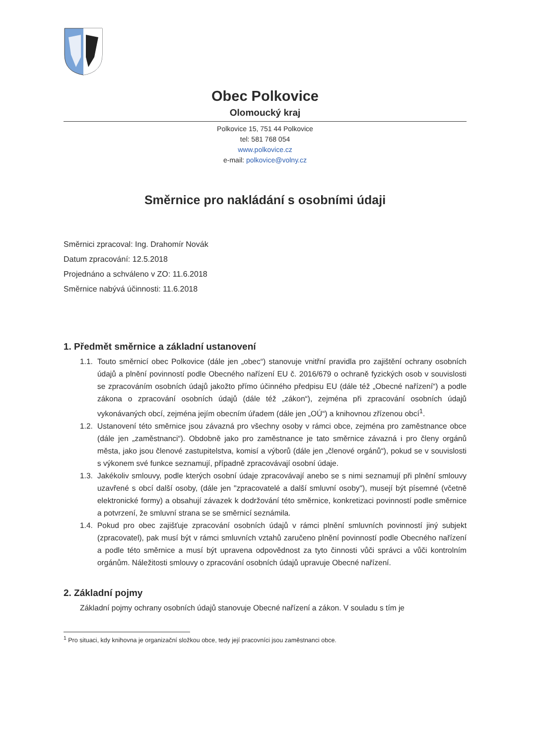Obec Polkovice
Olomoucký kraj
Polkovice 15, 751 44 Polkovice
tel: 581 768 054
www.polkovice.cz
e-mail: polkovice@volny.cz
Směrnice pro nakládání s osobními údaji
Směrnici zpracoval: Ing. Drahomír Novák
Datum zpracování: 12.5.2018
Projednáno a schváleno v ZO: 11.6.2018
Směrnice nabývá účinnosti: 11.6.2018
1. Předmět směrnice a základní ustanovení
1.1. Touto směrnicí obec Polkovice (dále jen „obec“) stanovuje vnitřní pravidla pro zajištění ochrany osobních údajů a plnění povinností podle Obecného nařízení EU č. 2016/679 o ochraně fyzických osob v souvislosti se zpracováním osobních údajů jakožto přímo účinného předpisu EU (dále též „Obecné nařízení“) a podle zákona o zpracování osobních údajů (dále též „zákon“), zejména při zpracování osobních údajů vykonávaných obcí, zejména jejím obecním úřadem (dále jen „OÚ“) a knihovnou zřízenou obcí<sup>1</sup>.
1.2. Ustanovení této směrnice jsou závazná pro všechny osoby v rámci obce, zejména pro zaměstnance obce (dále jen „zaměstnanci“). Obdobně jako pro zaměstnance je tato směrnice závazná i pro členy orgánů města, jako jsou členové zastupitelstva, komisí a výborů (dále jen „členové orgánů“), pokud se v souvislosti s výkonem své funkce seznamují, případně zpracovávají osobní údaje.
1.3. Jakékoliv smlouvy, podle kterých osobní údaje zpracovávají anebo se s nimi seznamují při plnění smlouvy uzavřené s obcí další osoby, (dále jen "zpracovatelé a další smluvní osoby"), musejí být písemné (včetně elektronické formy) a obsahují závazek k dodržování této směrnice, konkretizaci povinností podle směrnice a potvrzení, že smluvní strana se se směrnicí seznámila.
1.4. Pokud pro obec zajišťuje zpracování osobních údajů v rámci plnění smluvních povinností jiný subjekt (zpracovatel), pak musí být v rámci smluvních vztahů zaručeno plnění povinností podle Obecného nařízení a podle této směrnice a musí být upravena odpovědnost za tyto činnosti vůči správci a vůči kontrolním orgánům. Náležitosti smlouvy o zpracování osobních údajů upravuje Obecné nařízení.
2. Základní pojmy
Základní pojmy ochrany osobních údajů stanovuje Obecné nařízení a zákon. V souladu s tím je
<sup>1</sup> Pro situaci, kdy knihovna je organizační složkou obce, tedy její pracovníci jsou zaměstnanci obce.